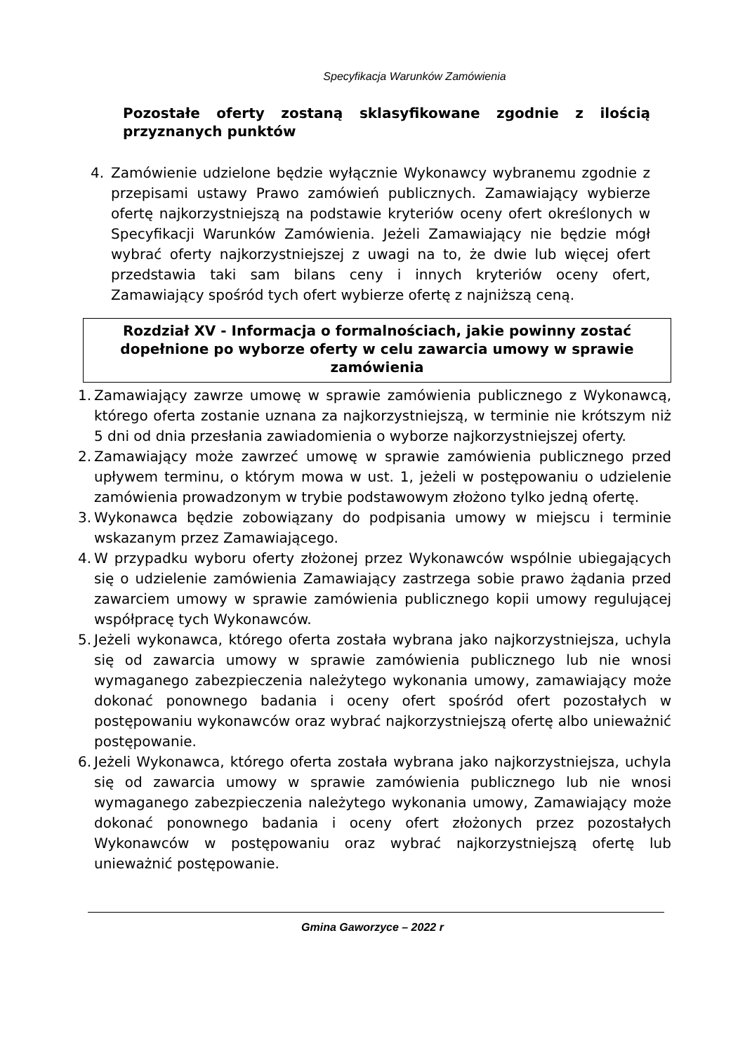Specyfikacja Warunków Zamówienia
Pozostałe oferty zostaną sklasyfikowane zgodnie z ilością przyznanych punktów
4. Zamówienie udzielone będzie wyłącznie Wykonawcy wybranemu zgodnie z przepisami ustawy Prawo zamówień publicznych. Zamawiający wybierze ofertę najkorzystniejszą na podstawie kryteriów oceny ofert określonych w Specyfikacji Warunków Zamówienia. Jeżeli Zamawiający nie będzie mógł wybrać oferty najkorzystniejszej z uwagi na to, że dwie lub więcej ofert przedstawia taki sam bilans ceny i innych kryteriów oceny ofert, Zamawiający spośród tych ofert wybierze ofertę z najniższą ceną.
Rozdział XV - Informacja o formalnościach, jakie powinny zostać dopełnione po wyborze oferty w celu zawarcia umowy w sprawie zamówienia
1. Zamawiający zawrze umowę w sprawie zamówienia publicznego z Wykonawcą, którego oferta zostanie uznana za najkorzystniejszą, w terminie nie krótszym niż 5 dni od dnia przesłania zawiadomienia o wyborze najkorzystniejszej oferty.
2. Zamawiający może zawrzeć umowę w sprawie zamówienia publicznego przed upływem terminu, o którym mowa w ust. 1, jeżeli w postępowaniu o udzielenie zamówienia prowadzonym w trybie podstawowym złożono tylko jedną ofertę.
3. Wykonawca będzie zobowiązany do podpisania umowy w miejscu i terminie wskazanym przez Zamawiającego.
4. W przypadku wyboru oferty złożonej przez Wykonawców wspólnie ubiegających się o udzielenie zamówienia Zamawiający zastrzega sobie prawo żądania przed zawarciem umowy w sprawie zamówienia publicznego kopii umowy regulującej współpracę tych Wykonawców.
5. Jeżeli wykonawca, którego oferta została wybrana jako najkorzystniejsza, uchyla się od zawarcia umowy w sprawie zamówienia publicznego lub nie wnosi wymaganego zabezpieczenia należytego wykonania umowy, zamawiający może dokonać ponownego badania i oceny ofert spośród ofert pozostałych w postępowaniu wykonawców oraz wybrać najkorzystniejszą ofertę albo unieważnić postępowanie.
6. Jeżeli Wykonawca, którego oferta została wybrana jako najkorzystniejsza, uchyla się od zawarcia umowy w sprawie zamówienia publicznego lub nie wnosi wymaganego zabezpieczenia należytego wykonania umowy, Zamawiający może dokonać ponownego badania i oceny ofert złożonych przez pozostałych Wykonawców w postępowaniu oraz wybrać najkorzystniejszą ofertę lub unieważnić postępowanie.
Gmina Gaworzyce – 2022 r